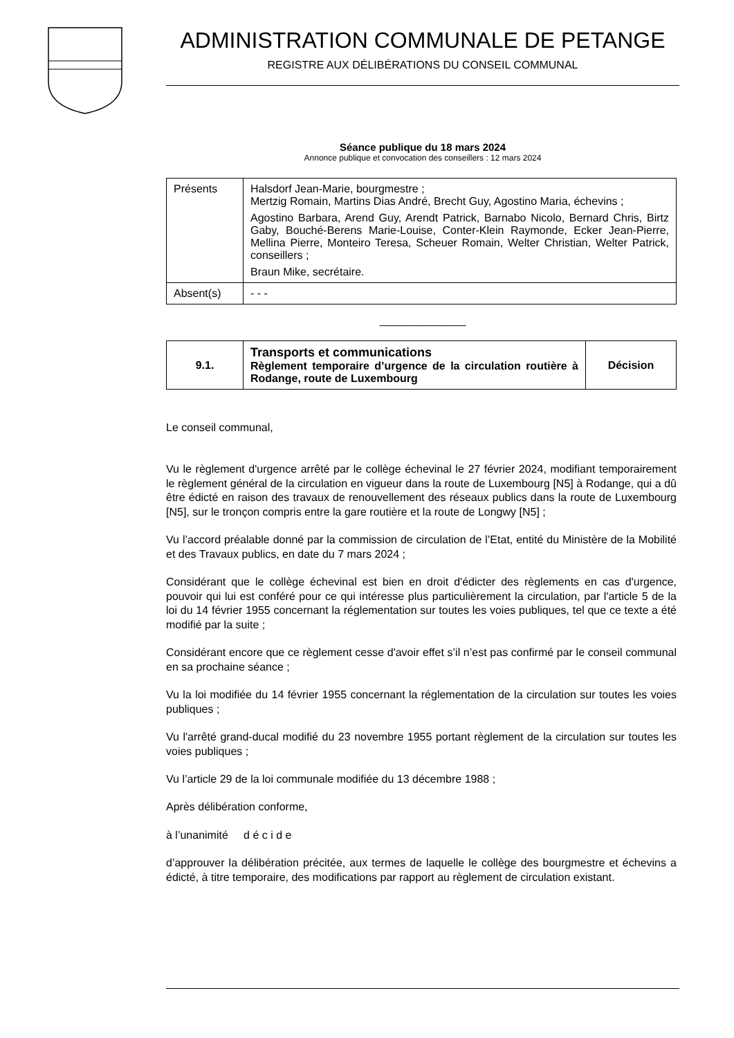ADMINISTRATION COMMUNALE DE PETANGE
REGISTRE AUX DÉLIBÉRATIONS DU CONSEIL COMMUNAL
Séance publique du 18 mars 2024
Annonce publique et convocation des conseillers : 12 mars 2024
| Présents | Halsdorf Jean-Marie, bourgmestre ; Mertzig Romain, Martins Dias André, Brecht Guy, Agostino Maria, échevins ; Agostino Barbara, Arend Guy, Arendt Patrick, Barnabo Nicolo, Bernard Chris, Birtz Gaby, Bouché-Berens Marie-Louise, Conter-Klein Raymonde, Ecker Jean-Pierre, Mellina Pierre, Monteiro Teresa, Scheuer Romain, Welter Christian, Welter Patrick, conseillers ; Braun Mike, secrétaire. |
| Absent(s) | - - - |
______________
| 9.1. | Transports et communications Règlement temporaire d’urgence de la circulation routière à Rodange, route de Luxembourg | Décision |
Le conseil communal,
Vu le règlement d'urgence arrêté par le collège échevinal le 27 février 2024, modifiant temporairement le règlement général de la circulation en vigueur dans la route de Luxembourg [N5] à Rodange, qui a dû être édicté en raison des travaux de renouvellement des réseaux publics dans la route de Luxembourg [N5], sur le tronçon compris entre la gare routière et la route de Longwy [N5] ;
Vu l’accord préalable donné par la commission de circulation de l’Etat, entité du Ministère de la Mobilité et des Travaux publics, en date du 7 mars 2024 ;
Considérant que le collège échevinal est bien en droit d'édicter des règlements en cas d'urgence, pouvoir qui lui est conféré pour ce qui intéresse plus particulièrement la circulation, par l'article 5 de la loi du 14 février 1955 concernant la réglementation sur toutes les voies publiques, tel que ce texte a été modifié par la suite ;
Considérant encore que ce règlement cesse d'avoir effet s’il n’est pas confirmé par le conseil communal en sa prochaine séance ;
Vu la loi modifiée du 14 février 1955 concernant la réglementation de la circulation sur toutes les voies publiques ;
Vu l'arrêté grand-ducal modifié du 23 novembre 1955 portant règlement de la circulation sur toutes les voies publiques ;
Vu l’article 29 de la loi communale modifiée du 13 décembre 1988 ;
Après délibération conforme,
à l’unanimité d é c i d e
d’approuver la délibération précitée, aux termes de laquelle le collège des bourgmestre et échevins a édicté, à titre temporaire, des modifications par rapport au règlement de circulation existant.